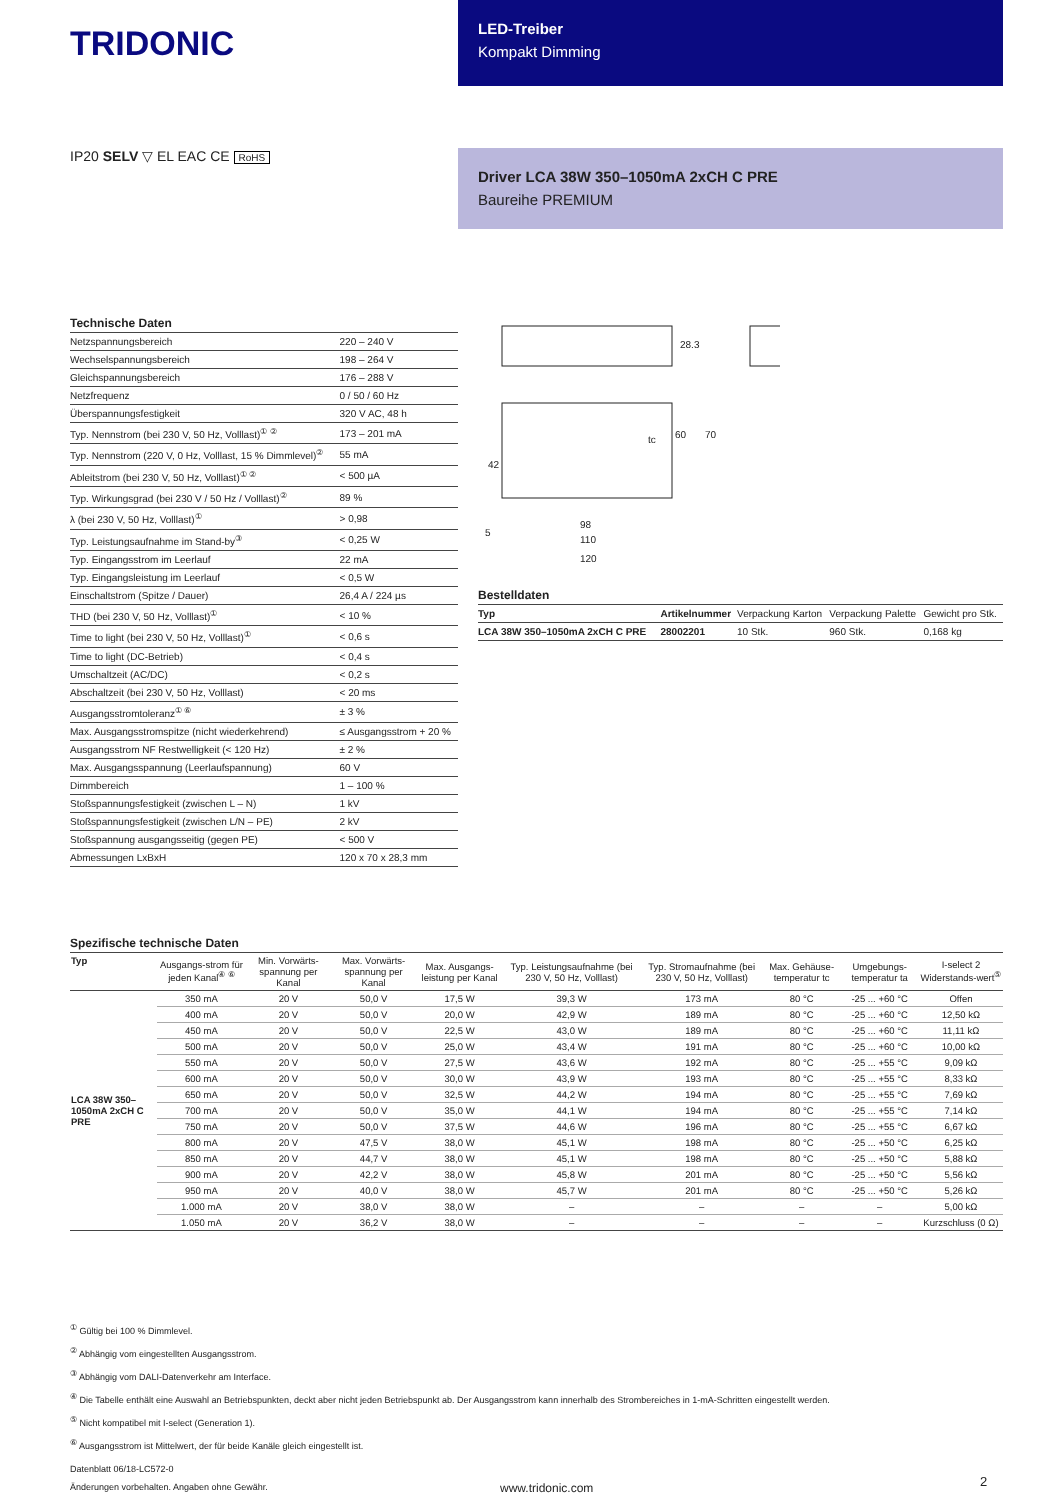TRIDONIC
LED-Treiber
Kompakt Dimming
IP20 SELV ▽ EL EAC CE RoHS
Driver LCA 38W 350–1050mA 2xCH C PRE
Baureihe PREMIUM
Technische Daten
| Netzspannungsbereich | 220 – 240 V |
| Wechselspannungsbereich | 198 – 264 V |
| Gleichspannungsbereich | 176 – 288 V |
| Netzfrequenz | 0 / 50 / 60 Hz |
| Überspannungsfestigkeit | 320 V AC, 48 h |
| Typ. Nennstrom (bei 230 V, 50 Hz, Volllast)<sup>① ②</sup> | 173 – 201 mA |
| Typ. Nennstrom (220 V, 0 Hz, Volllast, 15 % Dimmlevel)<sup>②</sup> | 55 mA |
| Ableitstrom (bei 230 V, 50 Hz, Volllast)<sup>① ②</sup> | < 500 µA |
| Typ. Wirkungsgrad (bei 230 V / 50 Hz / Volllast)<sup>②</sup> | 89 % |
| λ (bei 230 V, 50 Hz, Volllast)<sup>①</sup> | > 0,98 |
| Typ. Leistungsaufnahme im Stand-by<sup>③</sup> | < 0,25 W |
| Typ. Eingangsstrom im Leerlauf | 22 mA |
| Typ. Eingangsleistung im Leerlauf | < 0,5 W |
| Einschaltstrom (Spitze / Dauer) | 26,4 A / 224 µs |
| THD (bei 230 V, 50 Hz, Volllast)<sup>①</sup> | < 10 % |
| Time to light (bei 230 V, 50 Hz, Volllast)<sup>①</sup> | < 0,6 s |
| Time to light (DC-Betrieb) | < 0,4 s |
| Umschaltzeit (AC/DC) | < 0,2 s |
| Abschaltzeit (bei 230 V, 50 Hz, Volllast) | < 20 ms |
| Ausgangsstromtoleranz<sup>① ⑥</sup> | ± 3 % |
| Max. Ausgangsstromspitze (nicht wiederkehrend) | ≤ Ausgangsstrom + 20 % |
| Ausgangsstrom NF Restwelligkeit (< 120 Hz) | ± 2 % |
| Max. Ausgangsspannung (Leerlaufspannung) | 60 V |
| Dimmbereich | 1 – 100 % |
| Stoßspannungsfestigkeit (zwischen L – N) | 1 kV |
| Stoßspannungsfestigkeit (zwischen L/N – PE) | 2 kV |
| Stoßspannung ausgangsseitig (gegen PE) | < 500 V |
| Abmessungen LxBxH | 120 x 70 x 28,3 mm |
28.3
60
70
42
98
110
120
5
tc
Bestelldaten
| Typ | Artikelnummer | Verpackung Karton | Verpackung Palette | Gewicht pro Stk. |
| --- | --- | --- | --- | --- |
| LCA 38W 350–1050mA 2xCH C PRE | 28002201 | 10 Stk. | 960 Stk. | 0,168 kg |
Spezifische technische Daten
| Typ | Ausgangs-strom für jeden Kanal<sup>④ ⑥</sup> | Min. Vorwärts-spannung per Kanal | Max. Vorwärts-spannung per Kanal | Max. Ausgangs-leistung per Kanal | Typ. Leistungsaufnahme (bei 230 V, 50 Hz, Volllast) | Typ. Stromaufnahme (bei 230 V, 50 Hz, Volllast) | Max. Gehäuse-temperatur tc | Umgebungs-temperatur ta | I-select 2 Widerstands-wert<sup>⑤</sup> |
| --- | --- | --- | --- | --- | --- | --- | --- | --- | --- |
| LCA 38W 350–1050mA 2xCH C PRE | 350 mA | 20 V | 50,0 V | 17,5 W | 39,3 W | 173 mA | 80 °C | -25 ... +60 °C | Offen |
| | 400 mA | 20 V | 50,0 V | 20,0 W | 42,9 W | 189 mA | 80 °C | -25 ... +60 °C | 12,50 kΩ |
| | 450 mA | 20 V | 50,0 V | 22,5 W | 43,0 W | 189 mA | 80 °C | -25 ... +60 °C | 11,11 kΩ |
| | 500 mA | 20 V | 50,0 V | 25,0 W | 43,4 W | 191 mA | 80 °C | -25 ... +60 °C | 10,00 kΩ |
| | 550 mA | 20 V | 50,0 V | 27,5 W | 43,6 W | 192 mA | 80 °C | -25 ... +55 °C | 9,09 kΩ |
| | 600 mA | 20 V | 50,0 V | 30,0 W | 43,9 W | 193 mA | 80 °C | -25 ... +55 °C | 8,33 kΩ |
| | 650 mA | 20 V | 50,0 V | 32,5 W | 44,2 W | 194 mA | 80 °C | -25 ... +55 °C | 7,69 kΩ |
| | 700 mA | 20 V | 50,0 V | 35,0 W | 44,1 W | 194 mA | 80 °C | -25 ... +55 °C | 7,14 kΩ |
| | 750 mA | 20 V | 50,0 V | 37,5 W | 44,6 W | 196 mA | 80 °C | -25 ... +55 °C | 6,67 kΩ |
| | 800 mA | 20 V | 47,5 V | 38,0 W | 45,1 W | 198 mA | 80 °C | -25 ... +50 °C | 6,25 kΩ |
| | 850 mA | 20 V | 44,7 V | 38,0 W | 45,1 W | 198 mA | 80 °C | -25 ... +50 °C | 5,88 kΩ |
| | 900 mA | 20 V | 42,2 V | 38,0 W | 45,8 W | 201 mA | 80 °C | -25 ... +50 °C | 5,56 kΩ |
| | 950 mA | 20 V | 40,0 V | 38,0 W | 45,7 W | 201 mA | 80 °C | -25 ... +50 °C | 5,26 kΩ |
| | 1.000 mA | 20 V | 38,0 V | 38,0 W | – | – | – | – | 5,00 kΩ |
| | 1.050 mA | 20 V | 36,2 V | 38,0 W | – | – | – | – | Kurzschluss (0 Ω) |
<sup>①</sup> Gültig bei 100 % Dimmlevel.
<sup>②</sup> Abhängig vom eingestellten Ausgangsstrom.
<sup>③</sup> Abhängig vom DALI-Datenverkehr am Interface.
<sup>④</sup> Die Tabelle enthält eine Auswahl an Betriebspunkten, deckt aber nicht jeden Betriebspunkt ab. Der Ausgangsstrom kann innerhalb des Strombereiches in 1-mA-Schritten eingestellt werden.
<sup>⑤</sup> Nicht kompatibel mit I-select (Generation 1).
<sup>⑥</sup> Ausgangsstrom ist Mittelwert, der für beide Kanäle gleich eingestellt ist.
Datenblatt 06/18-LC572-0
Änderungen vorbehalten. Angaben ohne Gewähr.
www.tridonic.com
2